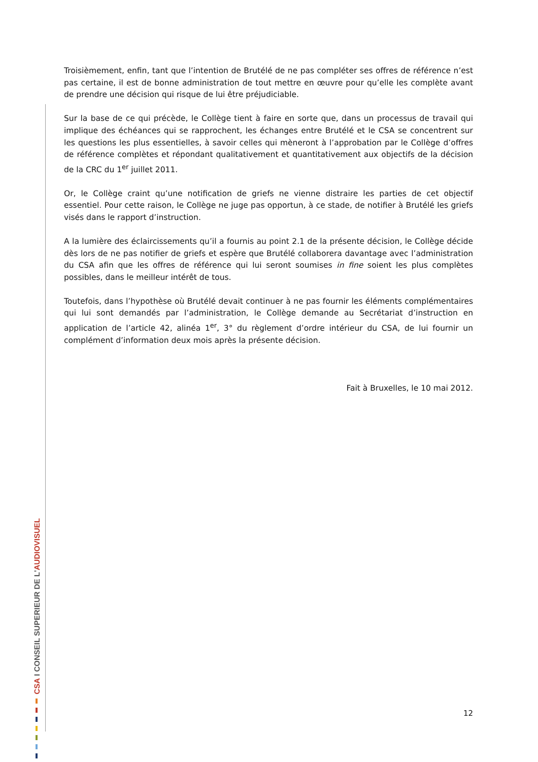CSA I CONSEIL SUPERIEUR DE L'AUDIOVISUEL
Troisièmement, enfin, tant que l’intention de Brutélé de ne pas compléter ses offres de référence n’est pas certaine, il est de bonne administration de tout mettre en œuvre pour qu’elle les complète avant de prendre une décision qui risque de lui être préjudiciable.
Sur la base de ce qui précède, le Collège tient à faire en sorte que, dans un processus de travail qui implique des échéances qui se rapprochent, les échanges entre Brutélé et le CSA se concentrent sur les questions les plus essentielles, à savoir celles qui mèneront à l’approbation par le Collège d’offres de référence complètes et répondant qualitativement et quantitativement aux objectifs de la décision de la CRC du 1<sup>er</sup> juillet 2011.
Or, le Collège craint qu’une notification de griefs ne vienne distraire les parties de cet objectif essentiel. Pour cette raison, le Collège ne juge pas opportun, à ce stade, de notifier à Brutélé les griefs visés dans le rapport d’instruction.
A la lumière des éclaircissements qu’il a fournis au point 2.1 de la présente décision, le Collège décide dès lors de ne pas notifier de griefs et espère que Brutélé collaborera davantage avec l’administration du CSA afin que les offres de référence qui lui seront soumises in fine soient les plus complètes possibles, dans le meilleur intérêt de tous.
Toutefois, dans l’hypothèse où Brutélé devait continuer à ne pas fournir les éléments complémentaires qui lui sont demandés par l’administration, le Collège demande au Secrétariat d’instruction en application de l’article 42, alinéa 1<sup>er</sup>, 3° du règlement d’ordre intérieur du CSA, de lui fournir un complément d’information deux mois après la présente décision.
Fait à Bruxelles, le 10 mai 2012.
12